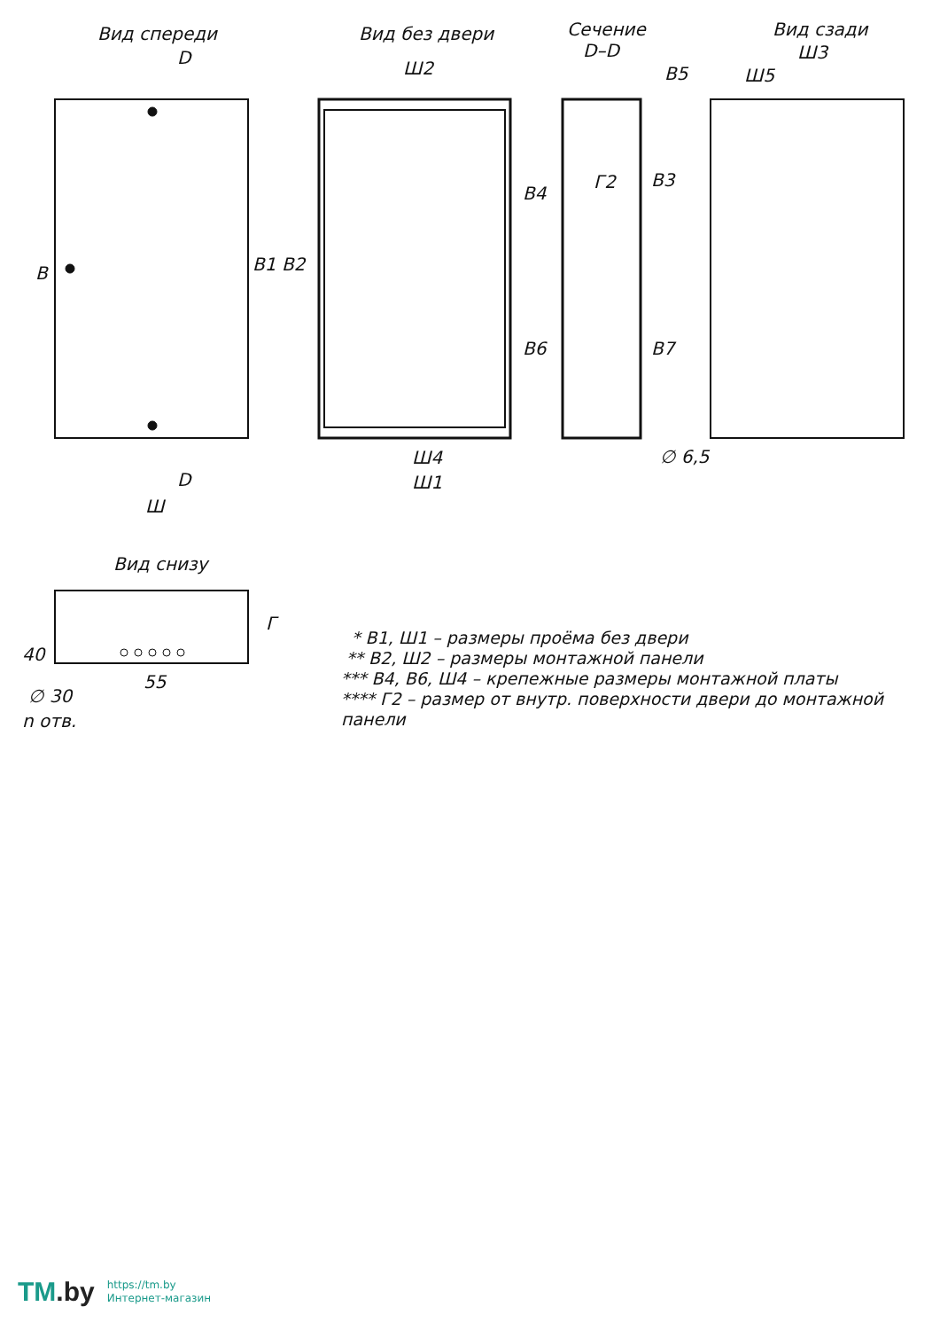Вид спереди
Вид без двери
Сечение
D–D
Вид сзади
Ш3
Ш2
Ш5
Г2
Ш4
Ш1
Ш
∅ 6,5
D
D
Вид снизу
55
∅ 30
n отв.
В
В1
В2
В4
В6
В3
В7
В5
Г
40
* В1, Ш1 – размеры проёма без двери
** В2, Ш2 – размеры монтажной панели
*** В4, В6, Ш4 – крепежные размеры монтажной платы
**** Г2 – размер от внутр. поверхности двери до монтажной панели
TM.by
https://tm.by
Интернет-магазин